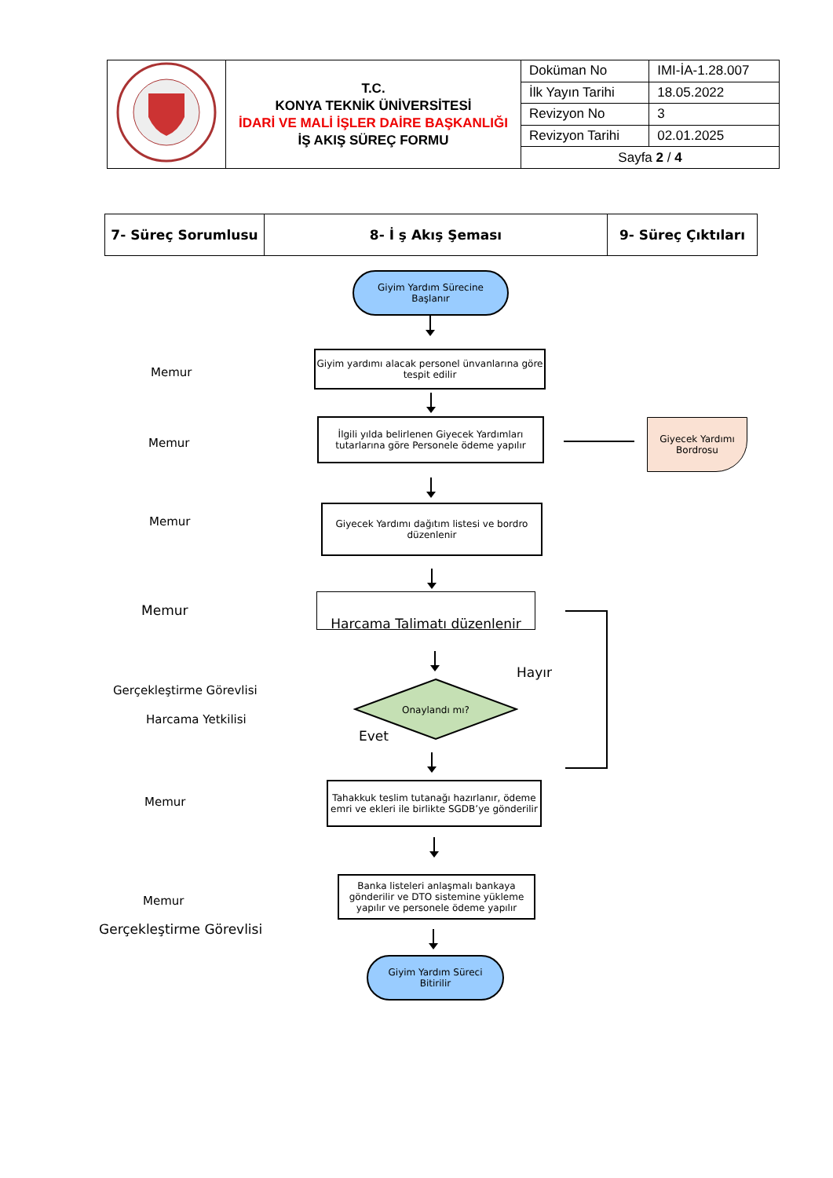| | T.C. KONYA TEKNİK ÜNİVERSİTESİ İDARİ VE MALİ İŞLER DAİRE BAŞKANLIĞI İŞ AKIŞ SÜREÇ FORMU | Doküman No | IMI-İA-1.28.007 |
| | | İlk Yayın Tarihi | 18.05.2022 |
| | | Revizyon No | 3 |
| | | Revizyon Tarihi | 02.01.2025 |
| | | Sayfa 2 / 4 | |
| 7- Süreç Sorumlusu | 8- İ ş Akış Şeması | 9- Süreç Çıktıları |
Giyim Yardım Sürecine
Başlanır
Memur
Giyim yardımı alacak personel ünvanlarına göre tespit edilir
Memur
İlgili yılda belirlenen Giyecek Yardımları tutarlarına göre Personele ödeme yapılır
Giyecek Yardımı
Bordrosu
Memur
Giyecek Yardımı dağıtım listesi ve bordro düzenlenir
Memur
Harcama Talimatı düzenlenir
Hayır
Gerçekleştirme Görevlisi
Harcama Yetkilisi
Onaylandı mı?
Evet
Memur
Tahakkuk teslim tutanağı hazırlanır, ödeme emri ve ekleri ile birlikte SGDB’ye gönderilir
Memur
Gerçekleştirme Görevlisi
Banka listeleri anlaşmalı bankaya gönderilir ve DTO sistemine yükleme yapılır ve personele ödeme yapılır
Giyim Yardım Süreci
Bitirilir